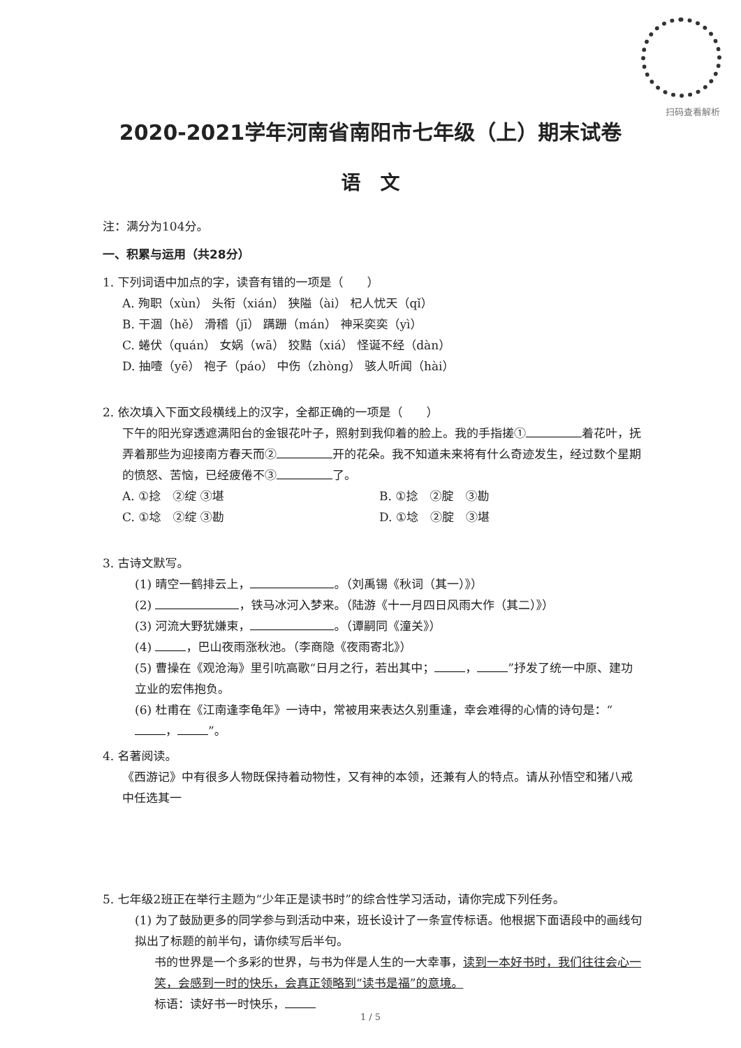扫码查看解析
2020-2021学年河南省南阳市七年级（上）期末试卷
语　文
注：满分为104分。
一、积累与运用（共28分）
1. 下列词语中加点的字，读音有错的一项是（　　）
A. 殉职（xùn） 头衔（xián） 狭隘（ài） 杞人忧天（qǐ）
B. 干涸（hě） 滑稽（jī） 蹒跚（mán） 神采奕奕（yì）
C. 蜷伏（quán） 女娲（wā） 狡黠（xiá） 怪诞不经（dàn）
D. 抽噎（yē） 袍子（páo） 中伤（zhòng） 骇人听闻（hài）
2. 依次填入下面文段横线上的汉字，全都正确的一项是（　　）
下午的阳光穿透遮满阳台的金银花叶子，照射到我仰着的脸上。我的手指搓① 着花叶，抚弄着那些为迎接南方春天而② 开的花朵。我不知道未来将有什么奇迹发生，经过数个星期的愤怒、苦恼，已经疲倦不③ 了。
A. ①捻　②绽 ③堪 B. ①捻　②腚　③勘
C. ①埝　②绽 ③勘 D. ①埝　②腚　③堪
3. 古诗文默写。
(1) 晴空一鹤排云上， 。（刘禹锡《秋词（其一）》）
(2) ，铁马冰河入梦来。（陆游《十一月四日风雨大作（其二）》）
(3) 河流大野犹嫌束， 。（谭嗣同《潼关》）
(4) ，巴山夜雨涨秋池。（李商隐《夜雨寄北》）
(5) 曹操在《观沧海》里引吭高歌“日月之行，若出其中； ， ”抒发了统一中原、建功立业的宏伟抱负。
(6) 杜甫在《江南逢李龟年》一诗中，常被用来表达久别重逢，幸会难得的心情的诗句是：“ ， ”。
4. 名著阅读。
《西游记》中有很多人物既保持着动物性，又有神的本领，还兼有人的特点。请从孙悟空和猪八戒中任选其一
5. 七年级2班正在举行主题为“少年正是读书时”的综合性学习活动，请你完成下列任务。
(1) 为了鼓励更多的同学参与到活动中来，班长设计了一条宣传标语。他根据下面语段中的画线句拟出了标题的前半句，请你续写后半句。
书的世界是一个多彩的世界，与书为伴是人生的一大幸事，读到一本好书时，我们往往会心一笑，会感到一时的快乐，会真正领略到“读书是福”的意境。
标语：读好书一时快乐，
1 / 5